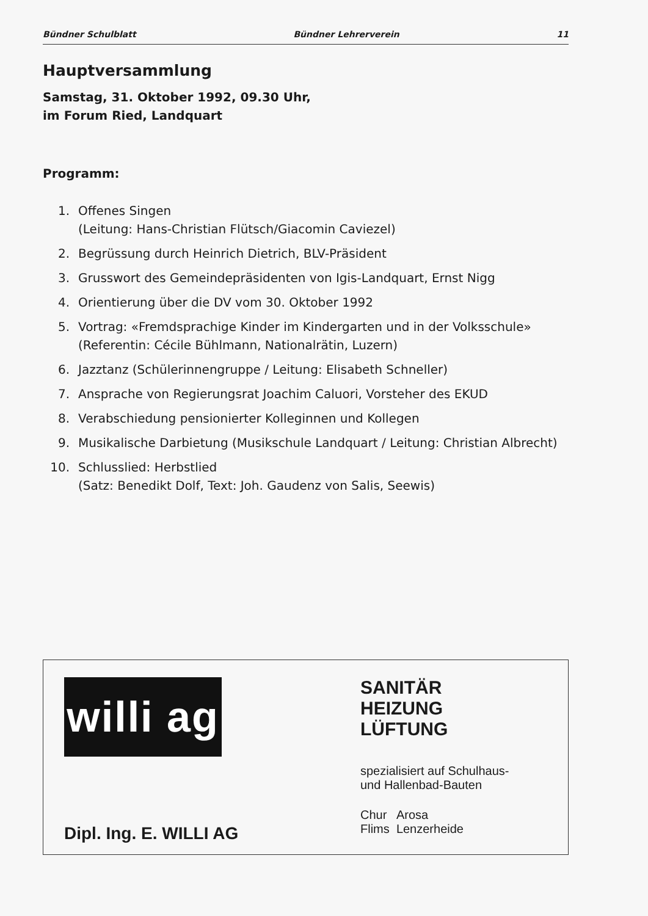Bündner Schulblatt Bündner Lehrerverein 11
Hauptversammlung
Samstag, 31. Oktober 1992, 09.30 Uhr,
im Forum Ried, Landquart
Programm:
1. Offenes Singen
(Leitung: Hans-Christian Flütsch/Giacomin Caviezel)
2. Begrüssung durch Heinrich Dietrich, BLV-Präsident
3. Grusswort des Gemeindepräsidenten von Igis-Landquart, Ernst Nigg
4. Orientierung über die DV vom 30. Oktober 1992
5. Vortrag: «Fremdsprachige Kinder im Kindergarten und in der Volksschule»
(Referentin: Cécile Bühlmann, Nationalrätin, Luzern)
6. Jazztanz (Schülerinnengruppe / Leitung: Elisabeth Schneller)
7. Ansprache von Regierungsrat Joachim Caluori, Vorsteher des EKUD
8. Verabschiedung pensionierter Kolleginnen und Kollegen
9. Musikalische Darbietung (Musikschule Landquart / Leitung: Christian Albrecht)
10. Schlusslied: Herbstlied
(Satz: Benedikt Dolf, Text: Joh. Gaudenz von Salis, Seewis)
willi ag
Dipl. Ing. E. WILLI AG
SANITÄR
HEIZUNG
LÜFTUNG
spezialisiert auf Schulhaus-
und Hallenbad-Bauten
Chur Arosa
Flims Lenzerheide